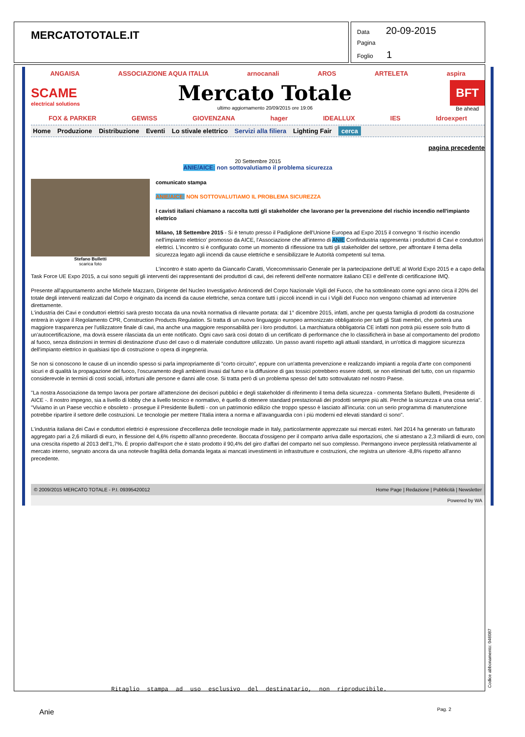MERCATOTOTALE.IT
Data 20-09-2015
Pagina
Foglio 1
ANGAISA ASSOCIAZIONE AQUA ITALIA arnocanali AROS ARTELETA aspira
SCAME
electrical solutions
Mercato Totale
ultimo aggiornamento 20/09/2015 ore 19:06
BFT
Be ahead
FOX & PARKER GEWISS GIOVENZANA hager IDEALLUX IES Idroexpert
Home Produzione Distribuzione Eventi Lo stivale elettrico Servizi alla filiera Lighting Fair cerca
pagina precedente
20 Settembre 2015
ANIE/AICE: non sottovalutiamo il problema sicurezza
Stefano Bulletti
scarica foto
comunicato stampa
ANIE/AICE: NON SOTTOVALUTIAMO IL PROBLEMA SICUREZZA
I cavisti italiani chiamano a raccolta tutti gli stakeholder che lavorano per la prevenzione del rischio incendio nell'impianto elettrico
Milano, 18 Settembre 2015 - Si è tenuto presso il Padiglione dell'Unione Europea ad Expo 2015 il convegno ‘Il rischio incendio nell'impianto elettrico' promosso da AICE, l'Associazione che all'interno di ANIE Confindustria rappresenta i produttori di Cavi e conduttori elettrici. L'incontro si è configurato come un momento di riflessione tra tutti gli stakeholder del settore, per affrontare il tema della sicurezza legato agli incendi da cause elettriche e sensibilizzare le Autorità competenti sul tema.
L'incontro è stato aperto da Giancarlo Caratti, Vicecommissario Generale per la partecipazione dell'UE al World Expo 2015 e a capo della Task Force UE Expo 2015, a cui sono seguiti gli interventi dei rappresentanti dei produttori di cavi, dei referenti dell'ente normatore italiano CEI e dell'ente di certificazione IMQ.
Presente all'appuntamento anche Michele Mazzaro, Dirigente del Nucleo Investigativo Antincendi del Corpo Nazionale Vigili del Fuoco, che ha sottolineato come ogni anno circa il 20% del totale degli interventi realizzati dal Corpo è originato da incendi da cause elettriche, senza contare tutti i piccoli incendi in cui i Vigili del Fuoco non vengono chiamati ad intervenire direttamente.
L'industria dei Cavi e conduttori elettrici sarà presto toccata da una novità normativa di rilevante portata: dal 1° dicembre 2015, infatti, anche per questa famiglia di prodotti da costruzione entrerà in vigore il Regolamento CPR, Construction Products Regulation. Si tratta di un nuovo linguaggio europeo armonizzato obbligatorio per tutti gli Stati membri, che porterà una maggiore trasparenza per l'utilizzatore finale di cavi, ma anche una maggiore responsabilità per i loro produttori. La marchiatura obbligatoria CE infatti non potrà più essere solo frutto di un'autocertificazione, ma dovrà essere rilasciata da un ente notificato. Ogni cavo sarà così dotato di un certificato di performance che lo classificherà in base al comportamento del prodotto al fuoco, senza distinzioni in termini di destinazione d'uso del cavo o di materiale conduttore utilizzato. Un passo avanti rispetto agli attuali standard, in un'ottica di maggiore sicurezza dell'impianto elettrico in qualsiasi tipo di costruzione o opera di ingegneria.
Se non si conoscono le cause di un incendio spesso si parla impropriamente di "corto circuito", eppure con un'attenta prevenzione e realizzando impianti a regola d'arte con componenti sicuri e di qualità la propagazione del fuoco, l'oscuramento degli ambienti invasi dal fumo e la diffusione di gas tossici potrebbero essere ridotti, se non eliminati del tutto, con un risparmio considerevole in termini di costi sociali, infortuni alle persone e danni alle cose. Si tratta però di un problema spesso del tutto sottovalutato nel nostro Paese.
"La nostra Associazione da tempo lavora per portare all'attenzione dei decisori pubblici e degli stakeholder di riferimento il tema della sicurezza - commenta Stefano Bulletti, Presidente di AICE -. Il nostro impegno, sia a livello di lobby che a livello tecnico e normativo, è quello di ottenere standard prestazionali dei prodotti sempre più alti. Perché la sicurezza è una cosa seria".
"Viviamo in un Paese vecchio e obsoleto - prosegue il Presidente Bulletti - con un patrimonio edilizio che troppo spesso è lasciato all'incuria: con un serio programma di manutenzione potrebbe ripartire il settore delle costruzioni. Le tecnologie per mettere l'Italia intera a norma e all'avanguardia con i più moderni ed elevati standard ci sono".
L'industria italiana dei Cavi e conduttori elettrici è espressione d'eccellenza delle tecnologie made in Italy, particolarmente apprezzate sui mercati esteri. Nel 2014 ha generato un fatturato aggregato pari a 2,6 miliardi di euro, in flessione del 4,6% rispetto all'anno precedente. Boccata d'ossigeno per il comparto arriva dalle esportazioni, che si attestano a 2,3 miliardi di euro, con una crescita rispetto al 2013 dell'1,7%. È proprio dall'export che è stato prodotto il 90,4% del giro d'affari del comparto nel suo complesso. Permangono invece perplessità relativamente al mercato interno, segnato ancora da una notevole fragilità della domanda legata ai mancati investimenti in infrastrutture e costruzioni, che registra un ulteriore -8,8% rispetto all'anno precedente.
© 2009/2015 MERCATO TOTALE - P.I. 09395420012 Home Page | Redazione | Pubblicità | Newsletter
Powered by WA
Ritaglio stampa ad uso esclusivo del destinatario, non riproducibile.
Codice abbonamento: 046087
Anie Pag. 2